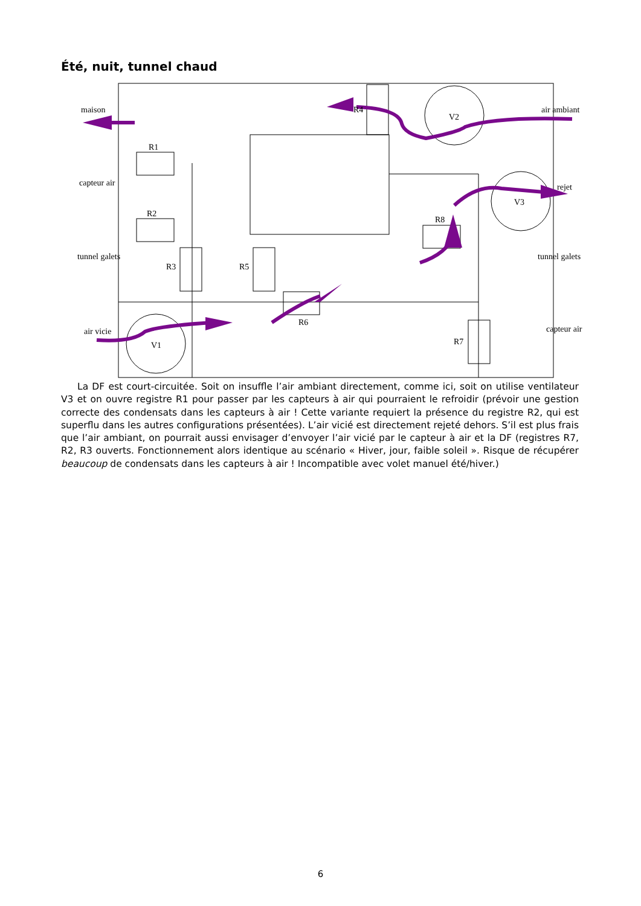Été, nuit, tunnel chaud
maison
capteur air
tunnel galets
air vicie
R1
R2
R3
R5
R6
R7
R8
R4
V1
V2
V3
air ambiant
rejet
tunnel galets
capteur air
La DF est court-circuitée. Soit on insuffle l’air ambiant directement, comme ici, soit on utilise ventilateur V3 et on ouvre registre R1 pour passer par les capteurs à air qui pourraient le refroidir (prévoir une gestion correcte des condensats dans les capteurs à air ! Cette variante requiert la présence du registre R2, qui est superflu dans les autres configurations présentées). L’air vicié est directement rejeté dehors. S’il est plus frais que l’air ambiant, on pourrait aussi envisager d’envoyer l’air vicié par le capteur à air et la DF (registres R7, R2, R3 ouverts. Fonctionnement alors identique au scénario « Hiver, jour, faible soleil ». Risque de récupérer beaucoup de condensats dans les capteurs à air ! Incompatible avec volet manuel été/hiver.)
6